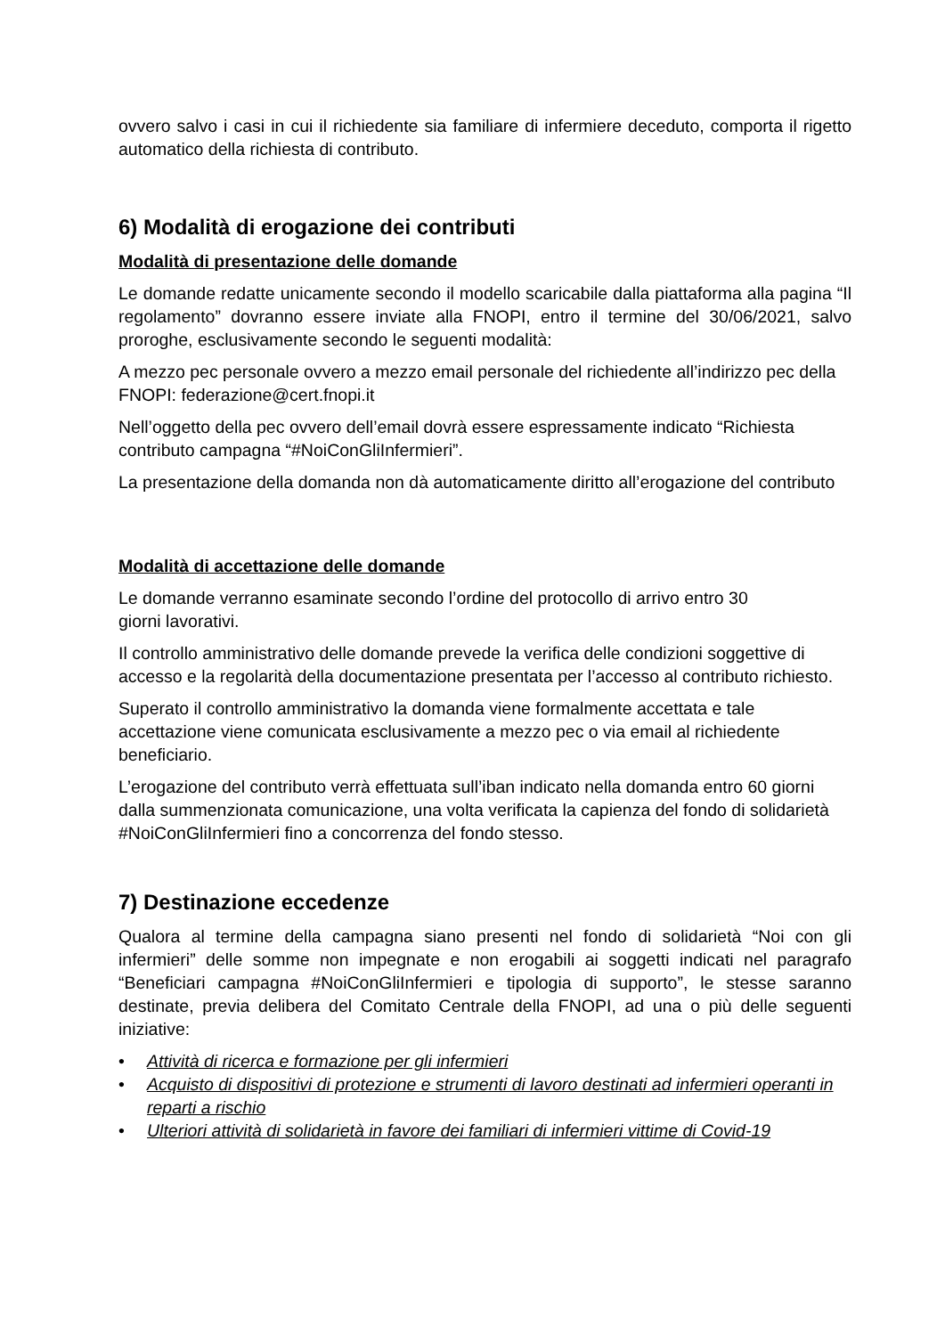ovvero salvo i casi in cui il richiedente sia familiare di infermiere deceduto, comporta il rigetto automatico della richiesta di contributo.
6) Modalità di erogazione dei contributi
Modalità di presentazione delle domande
Le domande redatte unicamente secondo il modello scaricabile dalla piattaforma alla pagina “Il regolamento” dovranno essere inviate alla FNOPI, entro il termine del 30/06/2021, salvo proroghe, esclusivamente secondo le seguenti modalità:
A mezzo pec personale ovvero a mezzo email personale del richiedente all’indirizzo pec della FNOPI: federazione@cert.fnopi.it
Nell’oggetto della pec ovvero dell’email dovrà essere espressamente indicato “Richiesta contributo campagna “#NoiConGliInfermieri”.
La presentazione della domanda non dà automaticamente diritto all’erogazione del contributo
Modalità di accettazione delle domande
Le domande verranno esaminate secondo l’ordine del protocollo di arrivo entro 30
giorni lavorativi.
Il controllo amministrativo delle domande prevede la verifica delle condizioni soggettive di accesso e la regolarità della documentazione presentata per l’accesso al contributo richiesto.
Superato il controllo amministrativo la domanda viene formalmente accettata e tale accettazione viene comunicata esclusivamente a mezzo pec o via email al richiedente beneficiario.
L’erogazione del contributo verrà effettuata sull’iban indicato nella domanda entro 60 giorni dalla summenzionata comunicazione, una volta verificata la capienza del fondo di solidarietà #NoiConGliInfermieri fino a concorrenza del fondo stesso.
7) Destinazione eccedenze
Qualora al termine della campagna siano presenti nel fondo di solidarietà “Noi con gli infermieri” delle somme non impegnate e non erogabili ai soggetti indicati nel paragrafo “Beneficiari campagna #NoiConGliInfermieri e tipologia di supporto”, le stesse saranno destinate, previa delibera del Comitato Centrale della FNOPI, ad una o più delle seguenti iniziative:
• Attività di ricerca e formazione per gli infermieri
• Acquisto di dispositivi di protezione e strumenti di lavoro destinati ad infermieri operanti in reparti a rischio
• Ulteriori attività di solidarietà in favore dei familiari di infermieri vittime di Covid-19